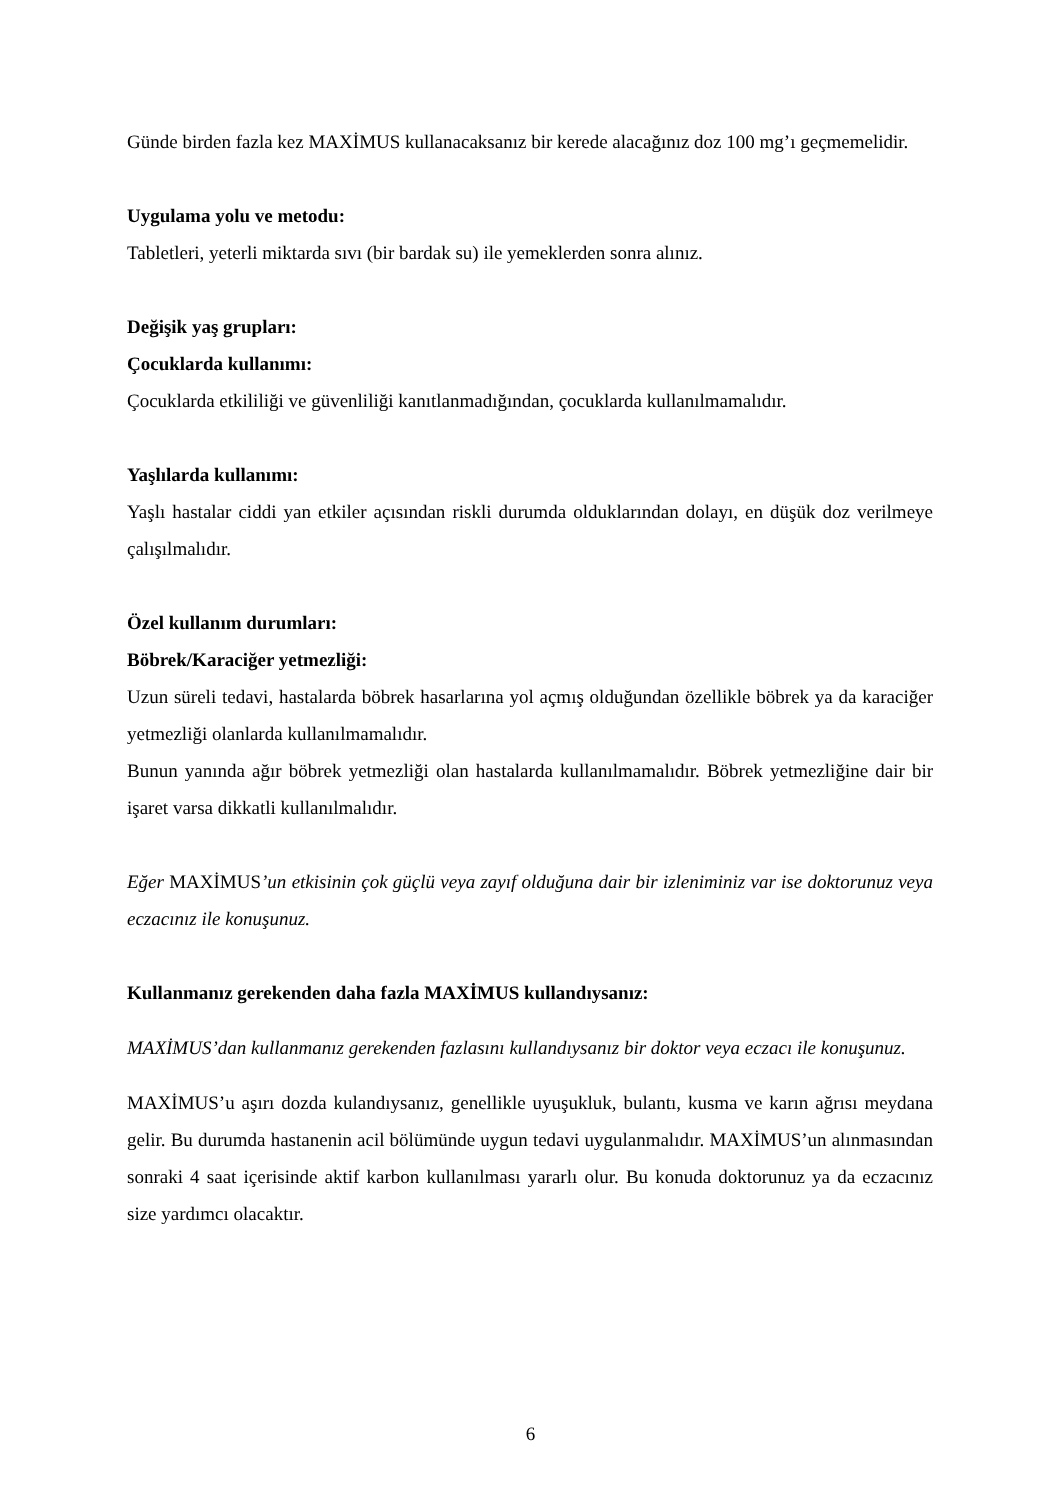Günde birden fazla kez MAXİMUS kullanacaksanız bir kerede alacağınız doz 100 mg’ı geçmemelidir.
Uygulama yolu ve metodu:
Tabletleri, yeterli miktarda sıvı (bir bardak su) ile yemeklerden sonra alınız.
Değişik yaş grupları:
Çocuklarda kullanımı:
Çocuklarda etkililiği ve güvenliliği kanıtlanmadığından, çocuklarda kullanılmamalıdır.
Yaşlılarda kullanımı:
Yaşlı hastalar ciddi yan etkiler açısından riskli durumda olduklarından dolayı, en düşük doz verilmeye çalışılmalıdır.
Özel kullanım durumları:
Böbrek/Karaciğer yetmezliği:
Uzun süreli tedavi, hastalarda böbrek hasarlarına yol açmış olduğundan özellikle böbrek ya da karaciğer yetmezliği olanlarda kullanılmamalıdır.
Bunun yanında ağır böbrek yetmezliği olan hastalarda kullanılmamalıdır. Böbrek yetmezliğine dair bir işaret varsa dikkatli kullanılmalıdır.
Eğer MAXİMUS’un etkisinin çok güçlü veya zayıf olduğuna dair bir izleniminiz var ise doktorunuz veya eczacınız ile konuşunuz.
Kullanmanız gerekenden daha fazla MAXİMUS kullandıysanız:
MAXİMUS’dan kullanmanız gerekenden fazlasını kullandıysanız bir doktor veya eczacı ile konuşunuz.
MAXİMUS’u aşırı dozda kulandıysanız, genellikle uyuşukluk, bulantı, kusma ve karın ağrısı meydana gelir. Bu durumda hastanenin acil bölümünde uygun tedavi uygulanmalıdır. MAXİMUS’un alınmasından sonraki 4 saat içerisinde aktif karbon kullanılması yararlı olur. Bu konuda doktorunuz ya da eczacınız size yardımcı olacaktır.
6